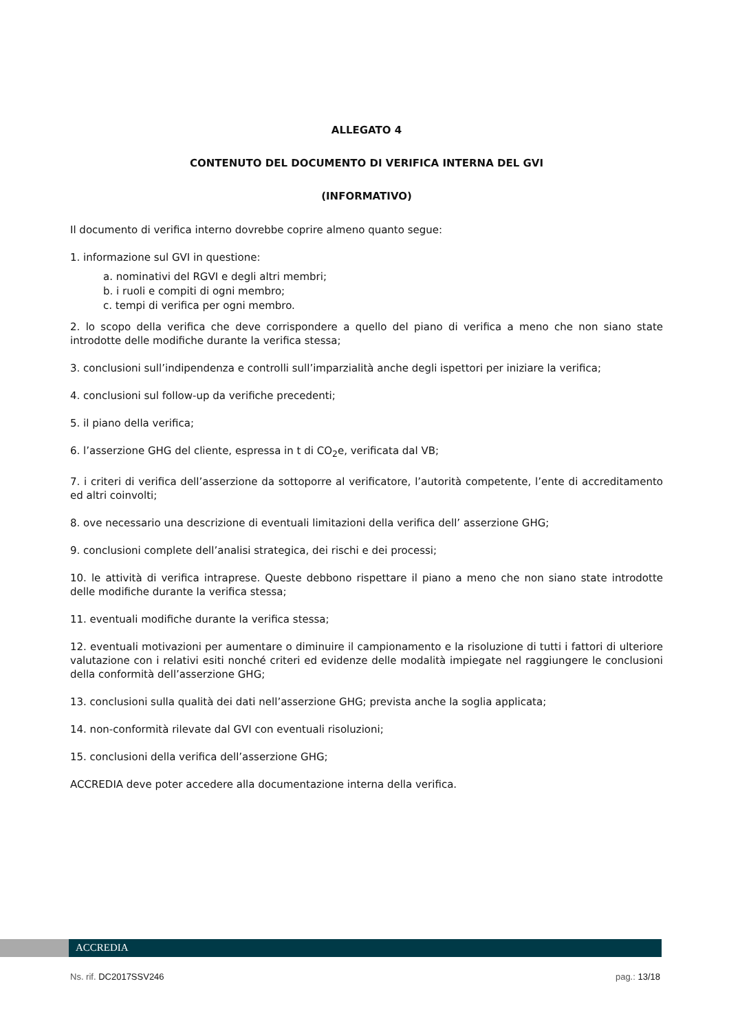ALLEGATO 4
CONTENUTO DEL DOCUMENTO DI VERIFICA INTERNA DEL GVI
(INFORMATIVO)
Il documento di verifica interno dovrebbe coprire almeno quanto segue:
1. informazione sul GVI in questione:
a. nominativi del RGVI e degli altri membri;
b. i ruoli e compiti di ogni membro;
c. tempi di verifica per ogni membro.
2. lo scopo della verifica che deve corrispondere a quello del piano di verifica a meno che non siano state introdotte delle modifiche durante la verifica stessa;
3. conclusioni sull’indipendenza e controlli sull’imparzialità anche degli ispettori per iniziare la verifica;
4. conclusioni sul follow-up da verifiche precedenti;
5. il piano della verifica;
6. l’asserzione GHG del cliente, espressa in t di CO<sub>2</sub>e, verificata dal VB;
7. i criteri di verifica dell’asserzione da sottoporre al verificatore, l’autorità competente, l’ente di accreditamento ed altri coinvolti;
8. ove necessario una descrizione di eventuali limitazioni della verifica dell’ asserzione GHG;
9. conclusioni complete dell’analisi strategica, dei rischi e dei processi;
10. le attività di verifica intraprese. Queste debbono rispettare il piano a meno che non siano state introdotte delle modifiche durante la verifica stessa;
11. eventuali modifiche durante la verifica stessa;
12. eventuali motivazioni per aumentare o diminuire il campionamento e la risoluzione di tutti i fattori di ulteriore valutazione con i relativi esiti nonché criteri ed evidenze delle modalità impiegate nel raggiungere le conclusioni della conformità dell’asserzione GHG;
13. conclusioni sulla qualità dei dati nell’asserzione GHG; prevista anche la soglia applicata;
14. non-conformità rilevate dal GVI con eventuali risoluzioni;
15. conclusioni della verifica dell’asserzione GHG;
ACCREDIA deve poter accedere alla documentazione interna della verifica.
ACCREDIA
Ns. rif. DC2017SSV246 pag.: 13/18